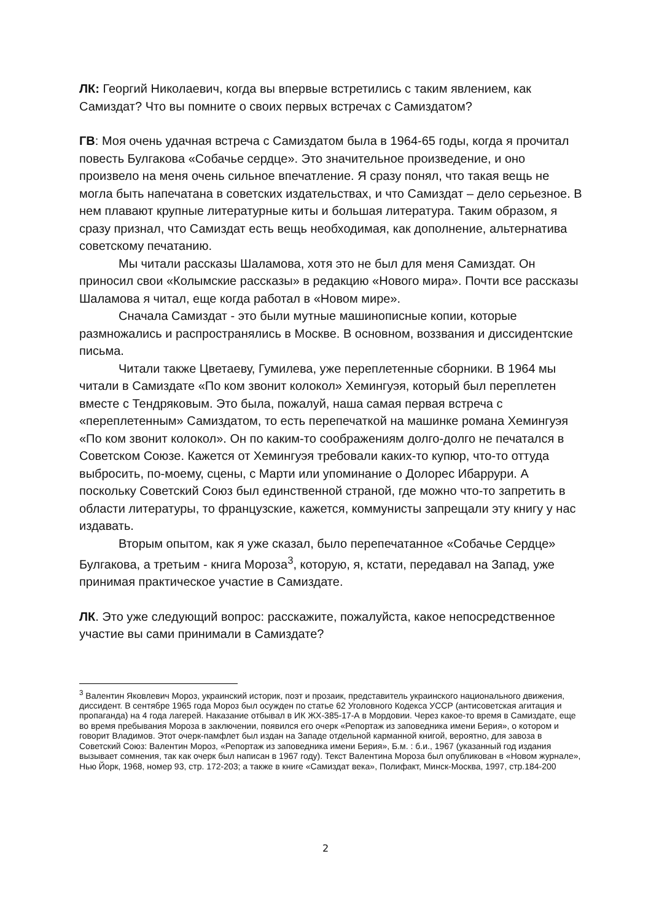ЛК: Георгий Николаевич, когда вы впервые встретились с таким явлением, как Самиздат? Что вы помните о своих первых встречах с Самиздатом?
ГВ: Моя очень удачная встреча с Самиздатом была в 1964-65 годы, когда я прочитал повесть Булгакова «Собачье сердце». Это значительное произведение, и оно произвело на меня очень сильное впечатление. Я сразу понял, что такая вещь не могла быть напечатана в советских издательствах, и что Самиздат – дело серьезное. В нем плавают крупные литературные киты и большая литература. Таким образом, я сразу признал, что Самиздат есть вещь необходимая, как дополнение, альтернатива советскому печатанию.
Мы читали рассказы Шаламова, хотя это не был для меня Самиздат. Он приносил свои «Колымские рассказы» в редакцию «Нового мира». Почти все рассказы Шаламова я читал, еще когда работал в «Новом мире».
Сначала Самиздат - это были мутные машинописные копии, которые размножались и распространялись в Москве. В основном, воззвания и диссидентские письма.
Читали также Цветаеву, Гумилева, уже переплетенные сборники. В 1964 мы читали в Самиздате «По ком звонит колокол» Хемингуэя, который был переплетен вместе с Тендряковым. Это была, пожалуй, наша самая первая встреча с «переплетенным» Самиздатом, то есть перепечаткой на машинке романа Хемингуэя «По ком звонит колокол». Он по каким-то соображениям долго-долго не печатался в Советском Союзе. Кажется от Хемингуэя требовали каких-то купюр, что-то оттуда выбросить, по-моему, сцены, с Марти или упоминание о Долорес Ибаррури. А поскольку Советский Союз был единственной страной, где можно что-то запретить в области литературы, то французские, кажется, коммунисты запрещали эту книгу у нас издавать.
Вторым опытом, как я уже сказал, было перепечатанное «Собачье Сердце» Булгакова, а третьим - книга Мороза<sup>3</sup>, которую, я, кстати, передавал на Запад, уже принимая практическое участие в Самиздате.
ЛК. Это уже следующий вопрос: расскажите, пожалуйста, какое непосредственное участие вы сами принимали в Самиздате?
<sup>3</sup> Валентин Яковлевич Мороз, украинский историк, поэт и прозаик, представитель украинского национального движения, диссидент. В сентябре 1965 года Мороз был осужден по статье 62 Уголовного Кодекса УССР (антисоветская агитация и пропаганда) на 4 года лагерей. Наказание отбывал в ИК ЖХ-385-17-А в Мордовии. Через какое-то время в Самиздате, еще во время пребывания Мороза в заключении, появился его очерк «Репортаж из заповедника имени Берия», о котором и говорит Владимов. Этот очерк-памфлет был издан на Западе отдельной карманной книгой, вероятно, для завоза в Советский Союз: Валентин Мороз, «Репортаж из заповедника имени Берия», Б.м. : б.и., 1967 (указанный год издания вызывает сомнения, так как очерк был написан в 1967 году). Текст Валентина Мороза был опубликован в «Новом журнале», Нью Йорк, 1968, номер 93, стр. 172-203; а также в книге «Самиздат века», Полифакт, Минск-Москва, 1997, стр.184-200
2